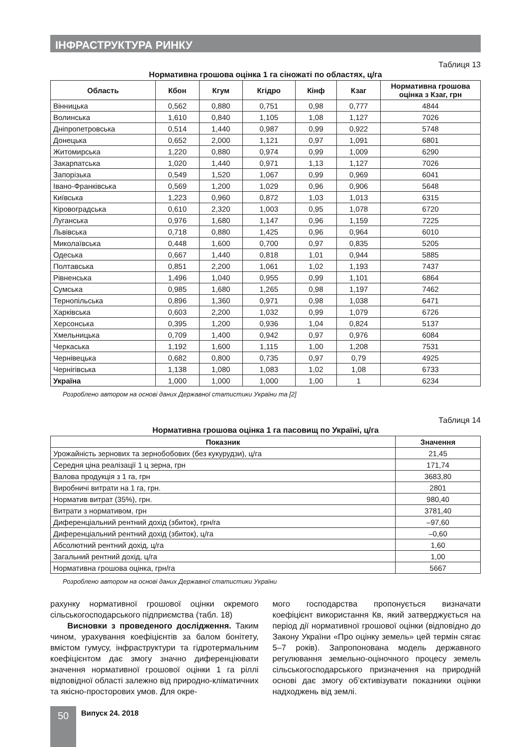ІНФРАСТРУКТУРА РИНКУ
Таблиця 13
Нормативна грошова оцінка 1 га сіножаті по областях, ц/га
| Область | Кбон | Кгум | Кгідро | Кінф | Кзаг | Нормативна грошова оцінка з Кзаг, грн |
| --- | --- | --- | --- | --- | --- | --- |
| Вінницька | 0,562 | 0,880 | 0,751 | 0,98 | 0,777 | 4844 |
| Волинська | 1,610 | 0,840 | 1,105 | 1,08 | 1,127 | 7026 |
| Дніпропетровська | 0,514 | 1,440 | 0,987 | 0,99 | 0,922 | 5748 |
| Донецька | 0,652 | 2,000 | 1,121 | 0,97 | 1,091 | 6801 |
| Житомирська | 1,220 | 0,880 | 0,974 | 0,99 | 1,009 | 6290 |
| Закарпатська | 1,020 | 1,440 | 0,971 | 1,13 | 1,127 | 7026 |
| Запорізька | 0,549 | 1,520 | 1,067 | 0,99 | 0,969 | 6041 |
| Івано-Франківська | 0,569 | 1,200 | 1,029 | 0,96 | 0,906 | 5648 |
| Київська | 1,223 | 0,960 | 0,872 | 1,03 | 1,013 | 6315 |
| Кіровоградська | 0,610 | 2,320 | 1,003 | 0,95 | 1,078 | 6720 |
| Луганська | 0,976 | 1,680 | 1,147 | 0,96 | 1,159 | 7225 |
| Львівська | 0,718 | 0,880 | 1,425 | 0,96 | 0,964 | 6010 |
| Миколаївська | 0,448 | 1,600 | 0,700 | 0,97 | 0,835 | 5205 |
| Одеська | 0,667 | 1,440 | 0,818 | 1,01 | 0,944 | 5885 |
| Полтавська | 0,851 | 2,200 | 1,061 | 1,02 | 1,193 | 7437 |
| Рівненська | 1,496 | 1,040 | 0,955 | 0,99 | 1,101 | 6864 |
| Сумська | 0,985 | 1,680 | 1,265 | 0,98 | 1,197 | 7462 |
| Тернопільська | 0,896 | 1,360 | 0,971 | 0,98 | 1,038 | 6471 |
| Харківська | 0,603 | 2,200 | 1,032 | 0,99 | 1,079 | 6726 |
| Херсонська | 0,395 | 1,200 | 0,936 | 1,04 | 0,824 | 5137 |
| Хмельницька | 0,709 | 1,400 | 0,942 | 0,97 | 0,976 | 6084 |
| Черкаська | 1,192 | 1,600 | 1,115 | 1,00 | 1,208 | 7531 |
| Чернівецька | 0,682 | 0,800 | 0,735 | 0,97 | 0,79 | 4925 |
| Чернігівська | 1,138 | 1,080 | 1,083 | 1,02 | 1,08 | 6733 |
| Україна | 1,000 | 1,000 | 1,000 | 1,00 | 1 | 6234 |
Розроблено автором на основі даних Державної статистики України та [2]
Таблиця 14
Нормативна грошова оцінка 1 га пасовищ по Україні, ц/га
| Показник | Значення |
| --- | --- |
| Урожайність зернових та зернобобових (без кукурудзи), ц/га | 21,45 |
| Середня ціна реалізації 1 ц зерна, грн | 171,74 |
| Валова продукція з 1 га, грн | 3683,80 |
| Виробничі витрати на 1 га, грн. | 2801 |
| Норматив витрат (35%), грн. | 980,40 |
| Витрати з нормативом, грн | 3781,40 |
| Диференціальний рентний дохід (збиток), грн/га | –97,60 |
| Диференціальний рентний дохід (збиток), ц/га | –0,60 |
| Абсолютний рентний дохід, ц/га | 1,60 |
| Загальний рентний дохід, ц/га | 1,00 |
| Нормативна грошова оцінка, грн/га | 5667 |
Розроблено автором на основі даних Державної статистики України
рахунку нормативної грошової оцінки окремого сільськогосподарського підприємства (табл. 18)
Висновки з проведеного дослідження. Таким чином, урахування коефіцієнтів за балом бонітету, вмістом гумусу, інфраструктури та гідротермальним коефіцієнтом дає змогу значно диференціювати значення нормативної грошової оцінки 1 га ріллі відповідної області залежно від природно-кліматичних та якісно-просторових умов. Для окре-
мого господарства пропонується визначати коефіцієнт використання Кв, який затверджується на період дії нормативної грошової оцінки (відповідно до Закону України «Про оцінку земель» цей термін сягає 5–7 років). Запропонована модель державного регулювання земельно-оціночного процесу земель сільськогосподарського призначення на природній основі дає змогу об’єктивізувати показники оцінки надходжень від землі.
50 Випуск 24. 2018